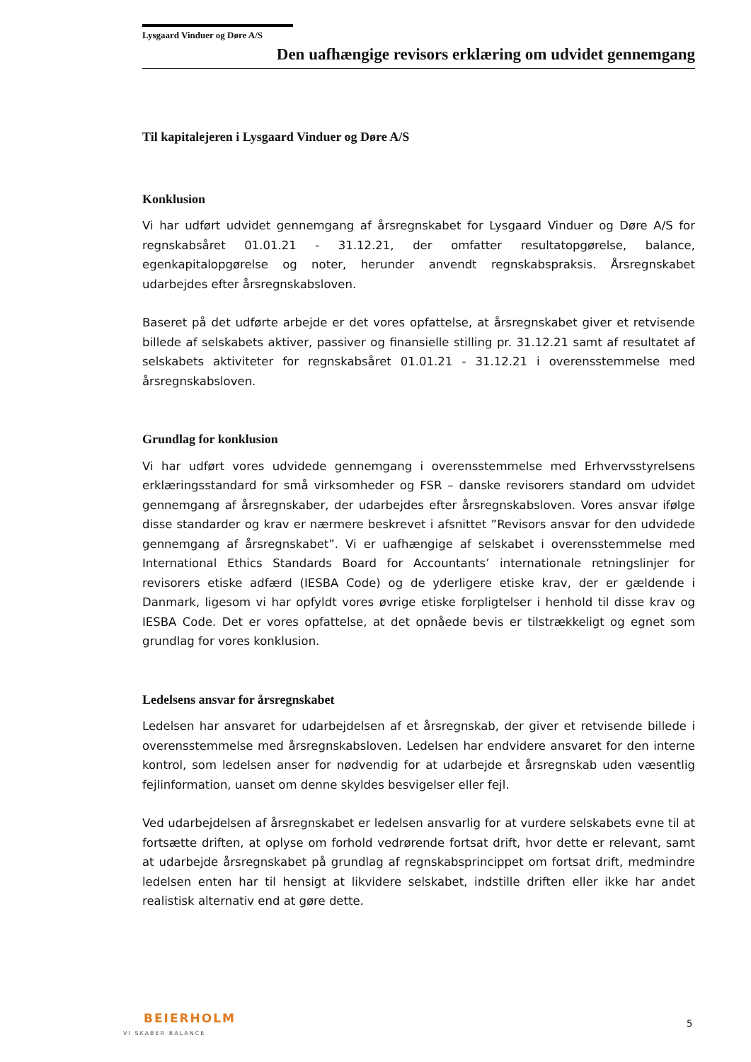Lysgaard Vinduer og Døre A/S
Den uafhængige revisors erklæring om udvidet gennemgang
Til kapitalejeren i Lysgaard Vinduer og Døre A/S
Konklusion
Vi har udført udvidet gennemgang af årsregnskabet for Lysgaard Vinduer og Døre A/S for regnskabsåret 01.01.21 - 31.12.21, der omfatter resultatopgørelse, balance, egenkapitalopgørelse og noter, herunder anvendt regnskabspraksis. Årsregnskabet udarbejdes efter årsregnskabsloven.
Baseret på det udførte arbejde er det vores opfattelse, at årsregnskabet giver et retvisende billede af selskabets aktiver, passiver og finansielle stilling pr. 31.12.21 samt af resultatet af selskabets aktiviteter for regnskabsåret 01.01.21 - 31.12.21 i overensstemmelse med årsregnskabsloven.
Grundlag for konklusion
Vi har udført vores udvidede gennemgang i overensstemmelse med Erhvervsstyrelsens erklæringsstandard for små virksomheder og FSR – danske revisorers standard om udvidet gennemgang af årsregnskaber, der udarbejdes efter årsregnskabsloven. Vores ansvar ifølge disse standarder og krav er nærmere beskrevet i afsnittet ”Revisors ansvar for den udvidede gennemgang af årsregnskabet”. Vi er uafhængige af selskabet i overensstemmelse med International Ethics Standards Board for Accountants’ internationale retningslinjer for revisorers etiske adfærd (IESBA Code) og de yderligere etiske krav, der er gældende i Danmark, ligesom vi har opfyldt vores øvrige etiske forpligtelser i henhold til disse krav og IESBA Code. Det er vores opfattelse, at det opnåede bevis er tilstrækkeligt og egnet som grundlag for vores konklusion.
Ledelsens ansvar for årsregnskabet
Ledelsen har ansvaret for udarbejdelsen af et årsregnskab, der giver et retvisende billede i overensstemmelse med årsregnskabsloven. Ledelsen har endvidere ansvaret for den interne kontrol, som ledelsen anser for nødvendig for at udarbejde et årsregnskab uden væsentlig fejlinformation, uanset om denne skyldes besvigelser eller fejl.
Ved udarbejdelsen af årsregnskabet er ledelsen ansvarlig for at vurdere selskabets evne til at fortsætte driften, at oplyse om forhold vedrørende fortsat drift, hvor dette er relevant, samt at udarbejde årsregnskabet på grundlag af regnskabsprincippet om fortsat drift, medmindre ledelsen enten har til hensigt at likvidere selskabet, indstille driften eller ikke har andet realistisk alternativ end at gøre dette.
BEIERHOLM
VI SKABER BALANCE
5